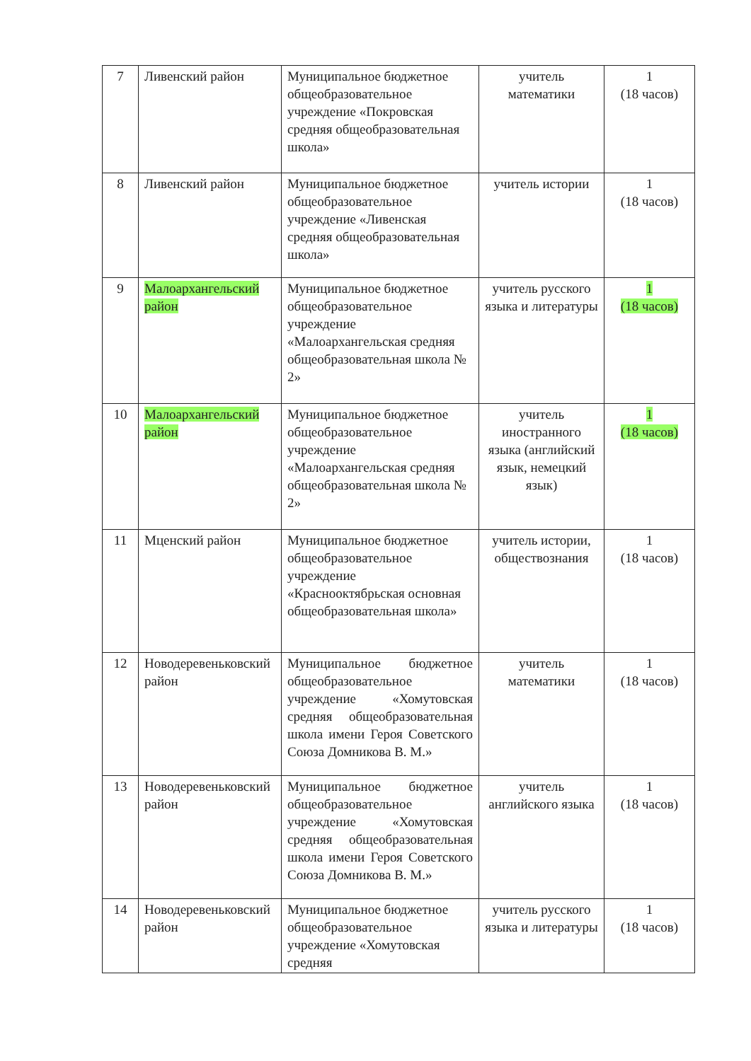| 7 | Ливенский район | Муниципальное бюджетное общеобразовательное учреждение «Покровская средняя общеобразовательная школа» | учитель математики | 1 (18 часов) |
| 8 | Ливенский район | Муниципальное бюджетное общеобразовательное учреждение «Ливенская средняя общеобразовательная школа» | учитель истории | 1 (18 часов) |
| 9 | Малоархангельский район | Муниципальное бюджетное общеобразовательное учреждение «Малоархангельская средняя общеобразовательная школа № 2» | учитель русского языка и литературы | 1 (18 часов) |
| 10 | Малоархангельский район | Муниципальное бюджетное общеобразовательное учреждение «Малоархангельская средняя общеобразовательная школа № 2» | учитель иностранного языка (английский язык, немецкий язык) | 1 (18 часов) |
| 11 | Мценский район | Муниципальное бюджетное общеобразовательное учреждение «Краснооктябрьская основная общеобразовательная школа» | учитель истории, обществознания | 1 (18 часов) |
| 12 | Новодеревеньковский район | Муниципальное бюджетное общеобразовательное учреждение «Хомутовская средняя общеобразовательная школа имени Героя Советского Союза Домникова В. М.» | учитель математики | 1 (18 часов) |
| 13 | Новодеревеньковский район | Муниципальное бюджетное общеобразовательное учреждение «Хомутовская средняя общеобразовательная школа имени Героя Советского Союза Домникова В. М.» | учитель английского языка | 1 (18 часов) |
| 14 | Новодеревеньковский район | Муниципальное бюджетное общеобразовательное учреждение «Хомутовская средняя | учитель русского языка и литературы | 1 (18 часов) |